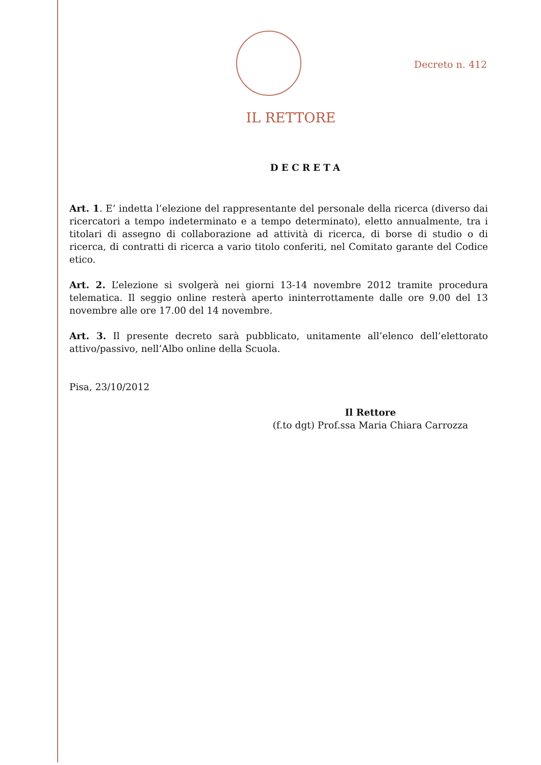Decreto n. 412
IL RETTORE
DECRETA
Art. 1. E’ indetta l’elezione del rappresentante del personale della ricerca (diverso dai ricercatori a tempo indeterminato e a tempo determinato), eletto annualmente, tra i titolari di assegno di collaborazione ad attività di ricerca, di borse di studio o di ricerca, di contratti di ricerca a vario titolo conferiti, nel Comitato garante del Codice etico.
Art. 2. L’elezione si svolgerà nei giorni 13-14 novembre 2012 tramite procedura telematica. Il seggio online resterà aperto ininterrottamente dalle ore 9.00 del 13 novembre alle ore 17.00 del 14 novembre.
Art. 3. Il presente decreto sarà pubblicato, unitamente all’elenco dell’elettorato attivo/passivo, nell’Albo online della Scuola.
Pisa, 23/10/2012
Il Rettore
(f.to dgt) Prof.ssa Maria Chiara Carrozza